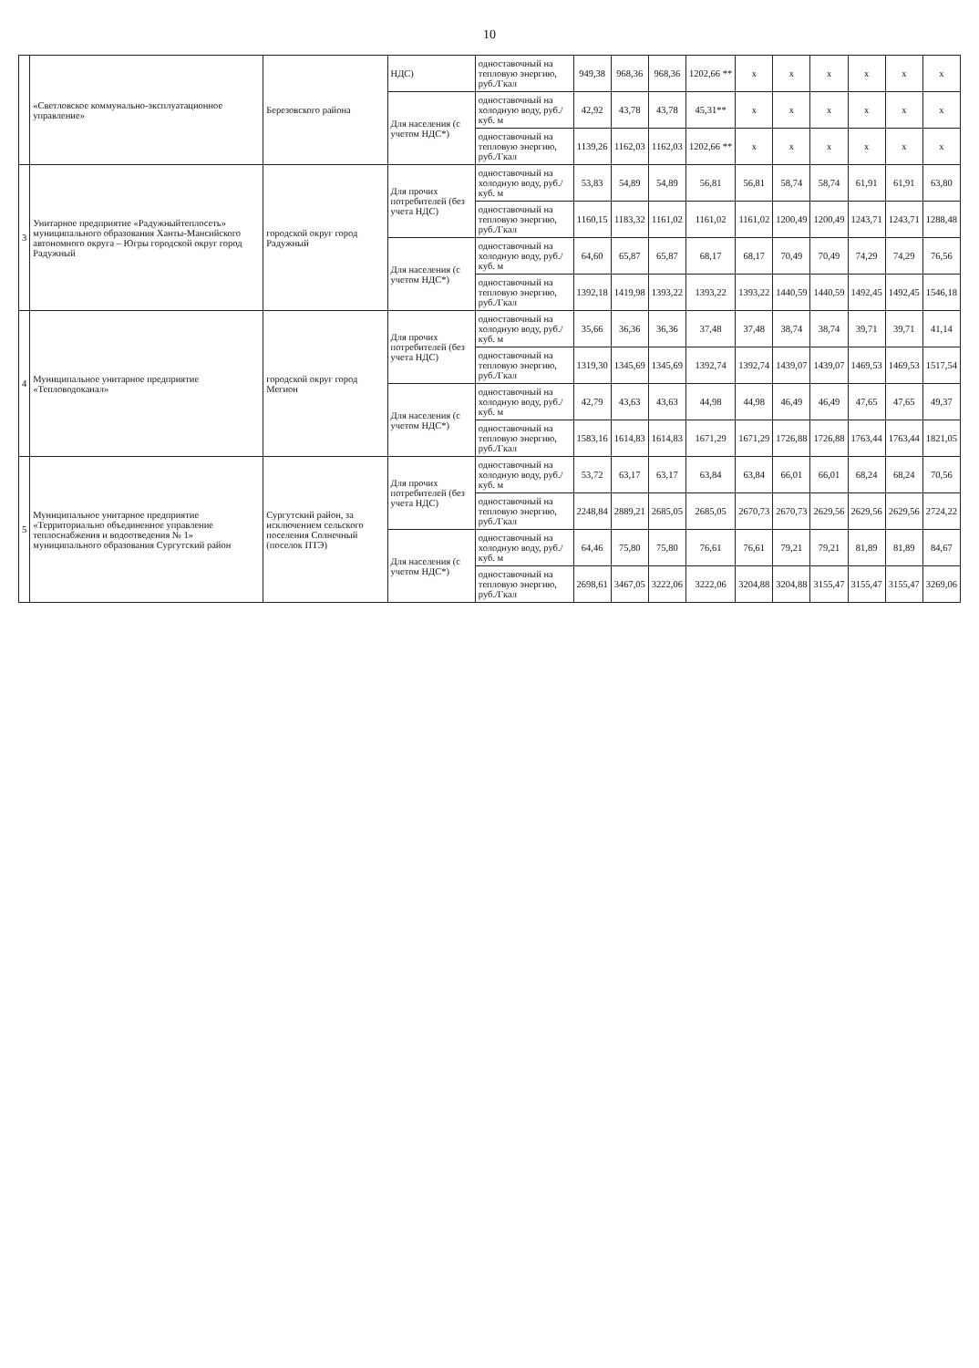10
| | «Светловское коммунально-эксплуатационное управление» | Березовского района | НДС) | одноставочный на тепловую энергию, руб./Гкал | 949,38 | 968,36 | 968,36 | 1202,66 ** | х | х | х | х | х | х |
| | | | Для населения (с учетом НДС*) | одноставочный на холодную воду, руб./куб. м | 42,92 | 43,78 | 43,78 | 45,31** | х | х | х | х | х | х |
| | | | | одноставочный на тепловую энергию, руб./Гкал | 1139,26 | 1162,03 | 1162,03 | 1202,66 ** | х | х | х | х | х | х |
| 3 | Унитарное предприятие «Радужныйтеплосеть» муниципального образования Ханты-Мансийского автономного округа – Югры городской округ город Радужный | городской округ город Радужный | Для прочих потребителей (без учета НДС) | одноставочный на холодную воду, руб./куб. м | 53,83 | 54,89 | 54,89 | 56,81 | 56,81 | 58,74 | 58,74 | 61,91 | 61,91 | 63,80 |
| | | | | одноставочный на тепловую энергию, руб./Гкал | 1160,15 | 1183,32 | 1161,02 | 1161,02 | 1161,02 | 1200,49 | 1200,49 | 1243,71 | 1243,71 | 1288,48 |
| | | | Для населения (с учетом НДС*) | одноставочный на холодную воду, руб./куб. м | 64,60 | 65,87 | 65,87 | 68,17 | 68,17 | 70,49 | 70,49 | 74,29 | 74,29 | 76,56 |
| | | | | одноставочный на тепловую энергию, руб./Гкал | 1392,18 | 1419,98 | 1393,22 | 1393,22 | 1393,22 | 1440,59 | 1440,59 | 1492,45 | 1492,45 | 1546,18 |
| 4 | Муниципальное унитарное предприятие «Тепловодоканал» | городской округ город Мегион | Для прочих потребителей (без учета НДС) | одноставочный на холодную воду, руб./куб. м | 35,66 | 36,36 | 36,36 | 37,48 | 37,48 | 38,74 | 38,74 | 39,71 | 39,71 | 41,14 |
| | | | | одноставочный на тепловую энергию, руб./Гкал | 1319,30 | 1345,69 | 1345,69 | 1392,74 | 1392,74 | 1439,07 | 1439,07 | 1469,53 | 1469,53 | 1517,54 |
| | | | Для населения (с учетом НДС*) | одноставочный на холодную воду, руб./куб. м | 42,79 | 43,63 | 43,63 | 44,98 | 44,98 | 46,49 | 46,49 | 47,65 | 47,65 | 49,37 |
| | | | | одноставочный на тепловую энергию, руб./Гкал | 1583,16 | 1614,83 | 1614,83 | 1671,29 | 1671,29 | 1726,88 | 1726,88 | 1763,44 | 1763,44 | 1821,05 |
| 5 | Муниципальное унитарное предприятие «Территориально объединенное управление теплоснабжения и водоотведения № 1» муниципального образования Сургутский район | Сургутский район, за исключением сельского поселения Солнечный (поселок ПТЭ) | Для прочих потребителей (без учета НДС) | одноставочный на холодную воду, руб./куб. м | 53,72 | 63,17 | 63,17 | 63,84 | 63,84 | 66,01 | 66,01 | 68,24 | 68,24 | 70,56 |
| | | | | одноставочный на тепловую энергию, руб./Гкал | 2248,84 | 2889,21 | 2685,05 | 2685,05 | 2670,73 | 2670,73 | 2629,56 | 2629,56 | 2629,56 | 2724,22 |
| | | | Для населения (с учетом НДС*) | одноставочный на холодную воду, руб./куб. м | 64,46 | 75,80 | 75,80 | 76,61 | 76,61 | 79,21 | 79,21 | 81,89 | 81,89 | 84,67 |
| | | | | одноставочный на тепловую энергию, руб./Гкал | 2698,61 | 3467,05 | 3222,06 | 3222,06 | 3204,88 | 3204,88 | 3155,47 | 3155,47 | 3155,47 | 3269,06 |